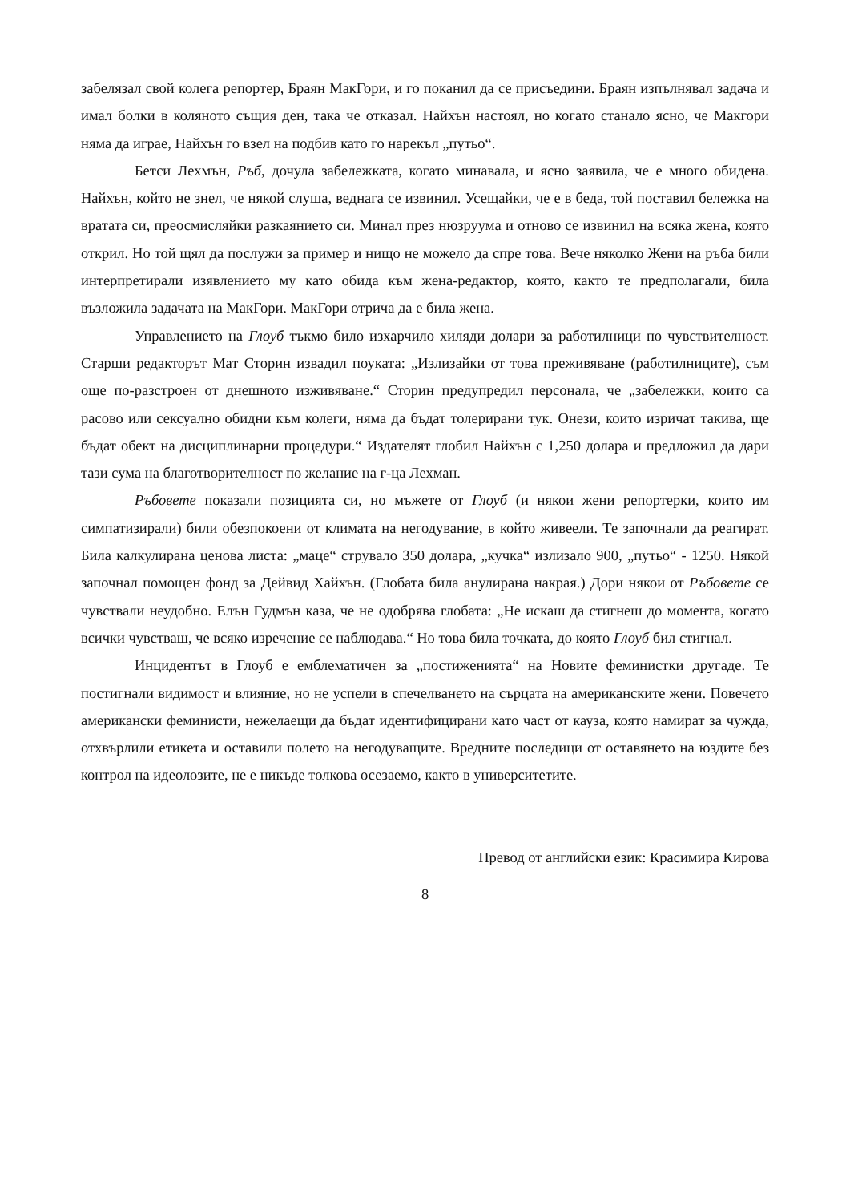забелязал свой колега репортер, Браян МакГори, и го поканил да се присъедини. Браян изпълнявал задача и имал болки в коляното същия ден, така че отказал. Найхън настоял, но когато станало ясно, че Макгори няма да играе, Найхън го взел на подбив като го нарекъл „путьо“.
Бетси Лехмън, Ръб, дочула забележката, когато минавала, и ясно заявила, че е много обидена. Найхън, който не знел, че някой слуша, веднага се извинил. Усещайки, че е в беда, той поставил бележка на вратата си, преосмисляйки разкаянието си. Минал през нюзруума и отново се извинил на всяка жена, която открил. Но той щял да послужи за пример и нищо не можело да спре това. Вече няколко Жени на ръба били интерпретирали изявлението му като обида към жена-редактор, която, както те предполагали, била възложила задачата на МакГори. МакГори отрича да е била жена.
Управлението на Глоуб тъкмо било изхарчило хиляди долари за работилници по чувствителност. Старши редакторът Мат Сторин извадил поуката: „Излизайки от това преживяване (работилниците), съм още по-разстроен от днешното изживяване.“ Сторин предупредил персонала, че „забележки, които са расово или сексуално обидни към колеги, няма да бъдат толерирани тук. Онези, които изричат такива, ще бъдат обект на дисциплинарни процедури.“ Издателят глобил Найхън с 1,250 долара и предложил да дари тази сума на благотворителност по желание на г-ца Лехман.
Ръбовете показали позицията си, но мъжете от Глоуб (и някои жени репортерки, които им симпатизирали) били обезпокоени от климата на негодувание, в който живеели. Те започнали да реагират. Била калкулирана ценова листа: „маце“ струвало 350 долара, „кучка“ излизало 900, „путьо“ - 1250. Някой започнал помощен фонд за Дейвид Хайхън. (Глобата била анулирана накрая.) Дори някои от Ръбовете се чувствали неудобно. Елън Гудмън каза, че не одобрява глобата: „Не искаш да стигнеш до момента, когато всички чувстваш, че всяко изречение се наблюдава.“ Но това била точката, до която Глоуб бил стигнал.
Инцидентът в Глоуб е емблематичен за „постиженията“ на Новите феминистки другаде. Те постигнали видимост и влияние, но не успели в спечелването на сърцата на американските жени. Повечето американски феминисти, нежелаещи да бъдат идентифицирани като част от кауза, която намират за чужда, отхвърлили етикета и оставили полето на негодуващите. Вредните последици от оставянето на юздите без контрол на идеолозите, не е никъде толкова осезаемо, както в университетите.
Превод от английски език: Красимира Кирова
8